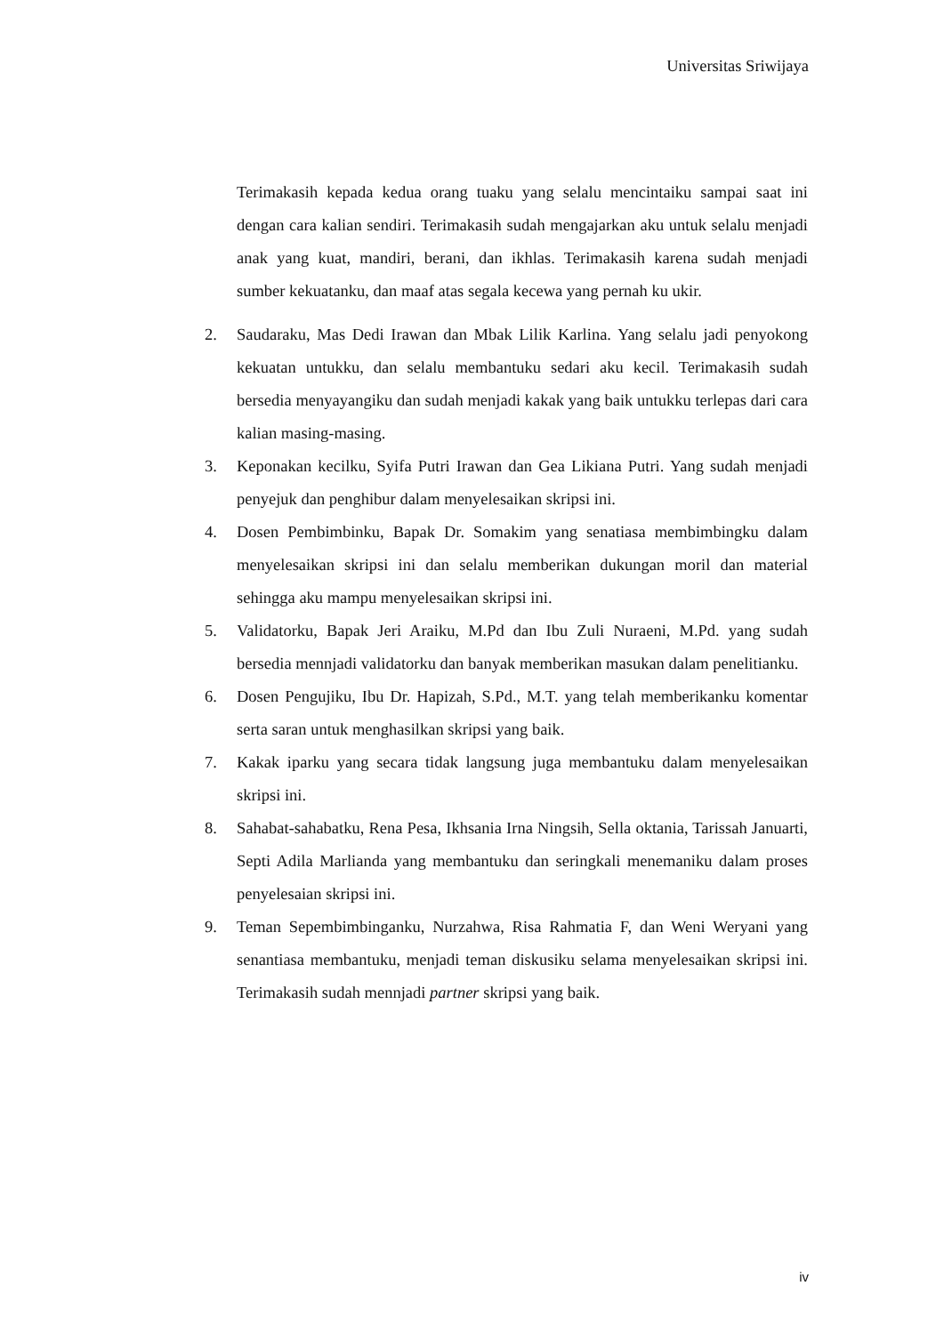Universitas Sriwijaya
Terimakasih kepada kedua orang tuaku yang selalu mencintaiku sampai saat ini dengan cara kalian sendiri. Terimakasih sudah mengajarkan aku untuk selalu menjadi anak yang kuat, mandiri, berani, dan ikhlas. Terimakasih karena sudah menjadi sumber kekuatanku, dan maaf atas segala kecewa yang pernah ku ukir.
2. Saudaraku, Mas Dedi Irawan dan Mbak Lilik Karlina. Yang selalu jadi penyokong kekuatan untukku, dan selalu membantuku sedari aku kecil. Terimakasih sudah bersedia menyayangiku dan sudah menjadi kakak yang baik untukku terlepas dari cara kalian masing-masing.
3. Keponakan kecilku, Syifa Putri Irawan dan Gea Likiana Putri. Yang sudah menjadi penyejuk dan penghibur dalam menyelesaikan skripsi ini.
4. Dosen Pembimbinku, Bapak Dr. Somakim yang senatiasa membimbingku dalam menyelesaikan skripsi ini dan selalu memberikan dukungan moril dan material sehingga aku mampu menyelesaikan skripsi ini.
5. Validatorku, Bapak Jeri Araiku, M.Pd dan Ibu Zuli Nuraeni, M.Pd. yang sudah bersedia mennjadi validatorku dan banyak memberikan masukan dalam penelitianku.
6. Dosen Pengujiku, Ibu Dr. Hapizah, S.Pd., M.T. yang telah memberikanku komentar serta saran untuk menghasilkan skripsi yang baik.
7. Kakak iparku yang secara tidak langsung juga membantuku dalam menyelesaikan skripsi ini.
8. Sahabat-sahabatku, Rena Pesa, Ikhsania Irna Ningsih, Sella oktania, Tarissah Januarti, Septi Adila Marlianda yang membantuku dan seringkali menemaniku dalam proses penyelesaian skripsi ini.
9. Teman Sepembimbinganku, Nurzahwa, Risa Rahmatia F, dan Weni Weryani yang senantiasa membantuku, menjadi teman diskusiku selama menyelesaikan skripsi ini. Terimakasih sudah mennjadi partner skripsi yang baik.
iv